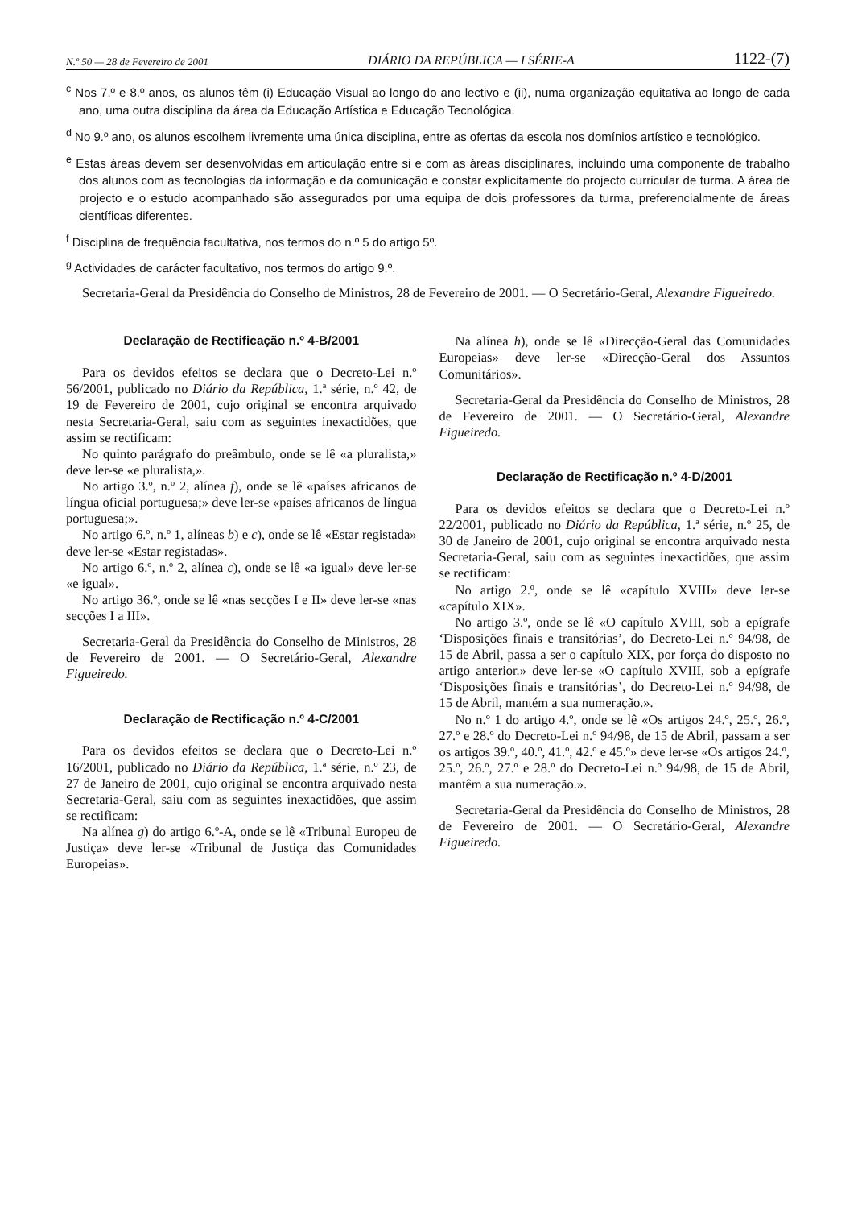N.º 50 — 28 de Fevereiro de 2001 DIÁRIO DA REPÚBLICA — I SÉRIE-A 1122-(7)
<sup>c</sup> Nos 7.º e 8.º anos, os alunos têm (i) Educação Visual ao longo do ano lectivo e (ii), numa organização equitativa ao longo de cada ano, uma outra disciplina da área da Educação Artística e Educação Tecnológica.
<sup>d</sup> No 9.º ano, os alunos escolhem livremente uma única disciplina, entre as ofertas da escola nos domínios artístico e tecnológico.
<sup>e</sup> Estas áreas devem ser desenvolvidas em articulação entre si e com as áreas disciplinares, incluindo uma componente de trabalho dos alunos com as tecnologias da informação e da comunicação e constar explicitamente do projecto curricular de turma. A área de projecto e o estudo acompanhado são assegurados por uma equipa de dois professores da turma, preferencialmente de áreas científicas diferentes.
<sup>f</sup> Disciplina de frequência facultativa, nos termos do n.º 5 do artigo 5º.
<sup>g</sup> Actividades de carácter facultativo, nos termos do artigo 9.º.
Secretaria-Geral da Presidência do Conselho de Ministros, 28 de Fevereiro de 2001. — O Secretário-Geral, Alexandre Figueiredo.
Declaração de Rectificação n.º 4-B/2001
Para os devidos efeitos se declara que o Decreto-Lei n.º 56/2001, publicado no Diário da República, 1.ª série, n.º 42, de 19 de Fevereiro de 2001, cujo original se encontra arquivado nesta Secretaria-Geral, saiu com as seguintes inexactidões, que assim se rectificam:
No quinto parágrafo do preâmbulo, onde se lê «a pluralista,» deve ler-se «e pluralista,».
No artigo 3.º, n.º 2, alínea f), onde se lê «países africanos de língua oficial portuguesa;» deve ler-se «países africanos de língua portuguesa;».
No artigo 6.º, n.º 1, alíneas b) e c), onde se lê «Estar registada» deve ler-se «Estar registadas».
No artigo 6.º, n.º 2, alínea c), onde se lê «a igual» deve ler-se «e igual».
No artigo 36.º, onde se lê «nas secções I e II» deve ler-se «nas secções I a III».
Secretaria-Geral da Presidência do Conselho de Ministros, 28 de Fevereiro de 2001. — O Secretário-Geral, Alexandre Figueiredo.
Declaração de Rectificação n.º 4-C/2001
Para os devidos efeitos se declara que o Decreto-Lei n.º 16/2001, publicado no Diário da República, 1.ª série, n.º 23, de 27 de Janeiro de 2001, cujo original se encontra arquivado nesta Secretaria-Geral, saiu com as seguintes inexactidões, que assim se rectificam:
Na alínea g) do artigo 6.º-A, onde se lê «Tribunal Europeu de Justiça» deve ler-se «Tribunal de Justiça das Comunidades Europeias».
Na alínea h), onde se lê «Direcção-Geral das Comunidades Europeias» deve ler-se «Direcção-Geral dos Assuntos Comunitários».
Secretaria-Geral da Presidência do Conselho de Ministros, 28 de Fevereiro de 2001. — O Secretário-Geral, Alexandre Figueiredo.
Declaração de Rectificação n.º 4-D/2001
Para os devidos efeitos se declara que o Decreto-Lei n.º 22/2001, publicado no Diário da República, 1.ª série, n.º 25, de 30 de Janeiro de 2001, cujo original se encontra arquivado nesta Secretaria-Geral, saiu com as seguintes inexactidões, que assim se rectificam:
No artigo 2.º, onde se lê «capítulo XVIII» deve ler-se «capítulo XIX».
No artigo 3.º, onde se lê «O capítulo XVIII, sob a epígrafe ‘Disposições finais e transitórias’, do Decreto-Lei n.º 94/98, de 15 de Abril, passa a ser o capítulo XIX, por força do disposto no artigo anterior.» deve ler-se «O capítulo XVIII, sob a epígrafe ‘Disposições finais e transitórias’, do Decreto-Lei n.º 94/98, de 15 de Abril, mantém a sua numeração.».
No n.º 1 do artigo 4.º, onde se lê «Os artigos 24.º, 25.º, 26.º, 27.º e 28.º do Decreto-Lei n.º 94/98, de 15 de Abril, passam a ser os artigos 39.º, 40.º, 41.º, 42.º e 45.º» deve ler-se «Os artigos 24.º, 25.º, 26.º, 27.º e 28.º do Decreto-Lei n.º 94/98, de 15 de Abril, mantêm a sua numeração.».
Secretaria-Geral da Presidência do Conselho de Ministros, 28 de Fevereiro de 2001. — O Secretário-Geral, Alexandre Figueiredo.